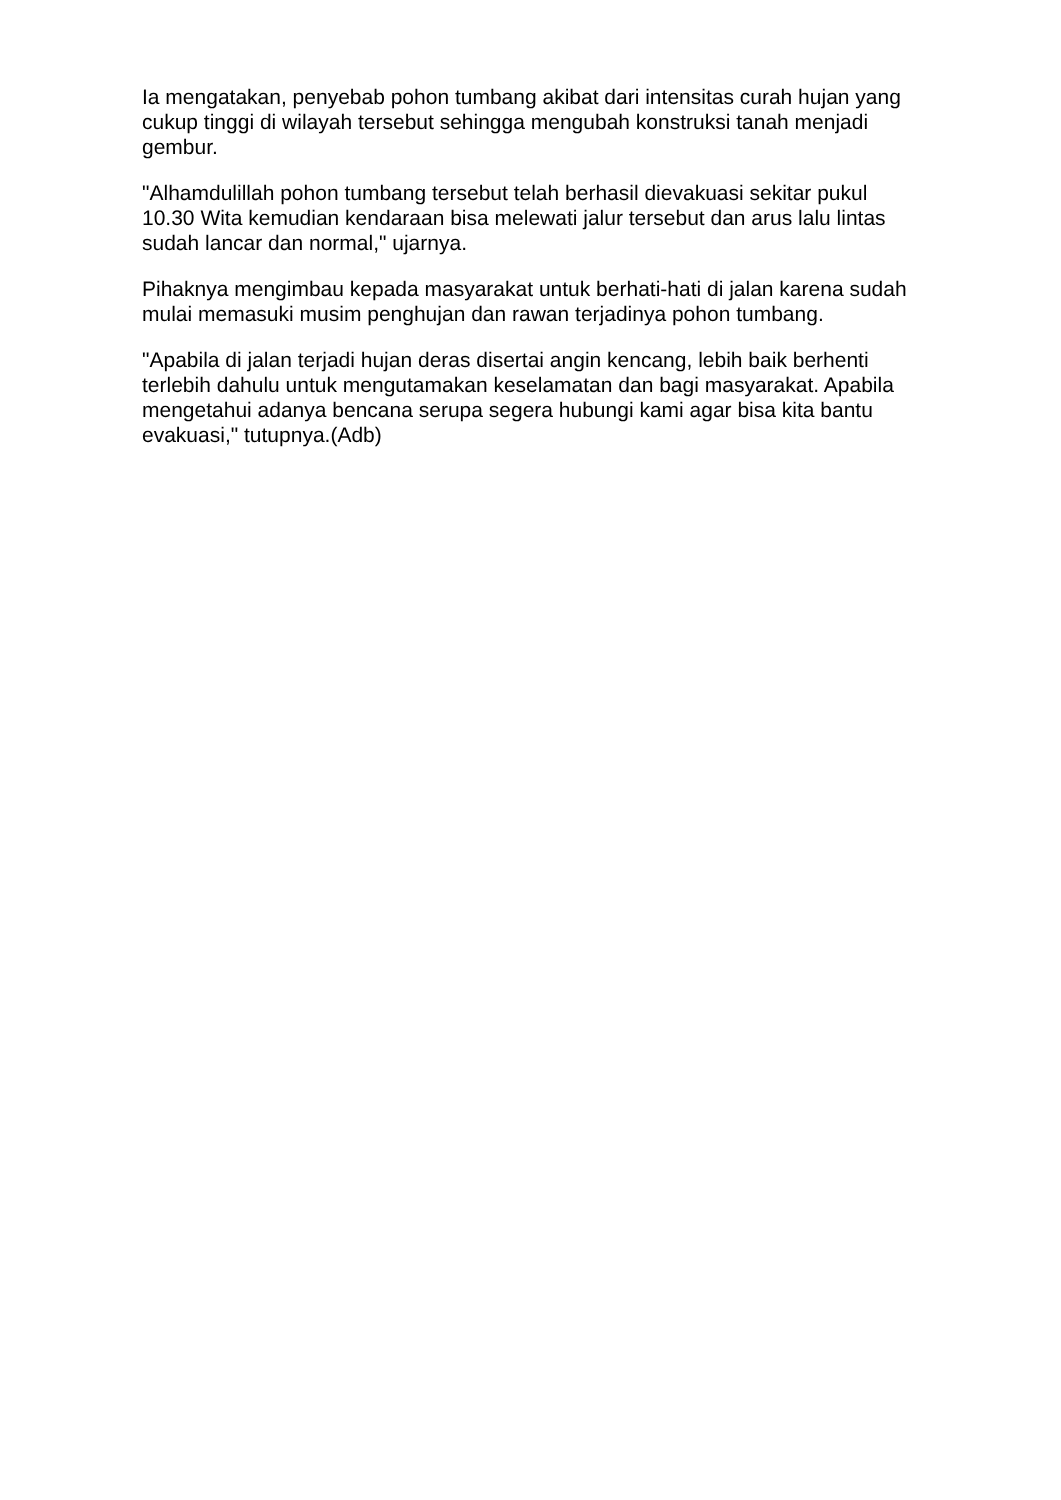Ia mengatakan, penyebab pohon tumbang akibat dari intensitas curah hujan yang cukup tinggi di wilayah tersebut sehingga mengubah konstruksi tanah menjadi gembur.
"Alhamdulillah pohon tumbang tersebut telah berhasil dievakuasi sekitar pukul 10.30 Wita kemudian kendaraan bisa melewati jalur tersebut dan arus lalu lintas sudah lancar dan normal," ujarnya.
Pihaknya mengimbau kepada masyarakat untuk berhati-hati di jalan karena sudah mulai memasuki musim penghujan dan rawan terjadinya pohon tumbang.
"Apabila di jalan terjadi hujan deras disertai angin kencang, lebih baik berhenti terlebih dahulu untuk mengutamakan keselamatan dan bagi masyarakat. Apabila mengetahui adanya bencana serupa segera hubungi kami agar bisa kita bantu evakuasi," tutupnya.(Adb)